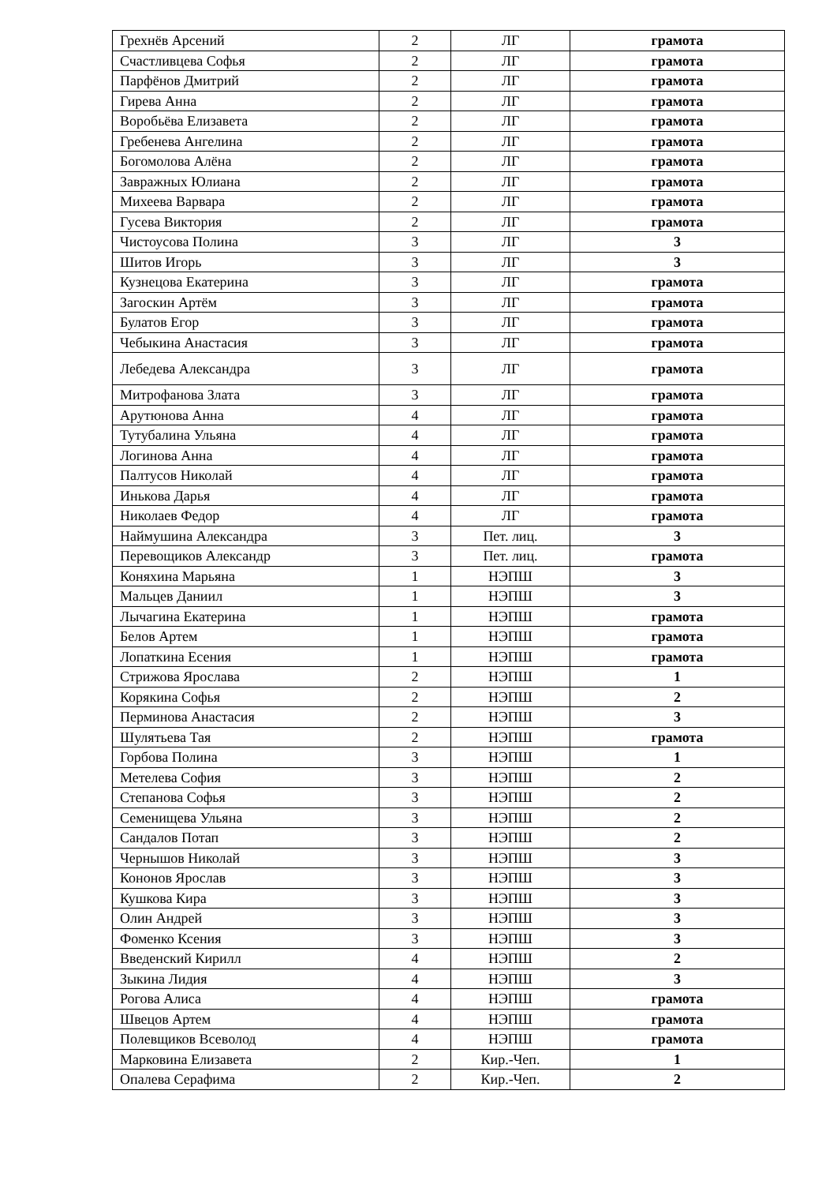| Грехнёв Арсений | 2 | ЛГ | грамота |
| Счастливцева Софья | 2 | ЛГ | грамота |
| Парфёнов Дмитрий | 2 | ЛГ | грамота |
| Гирева Анна | 2 | ЛГ | грамота |
| Воробьёва Елизавета | 2 | ЛГ | грамота |
| Гребенева Ангелина | 2 | ЛГ | грамота |
| Богомолова Алёна | 2 | ЛГ | грамота |
| Завражных Юлиана | 2 | ЛГ | грамота |
| Михеева Варвара | 2 | ЛГ | грамота |
| Гусева Виктория | 2 | ЛГ | грамота |
| Чистоусова Полина | 3 | ЛГ | 3 |
| Шитов Игорь | 3 | ЛГ | 3 |
| Кузнецова Екатерина | 3 | ЛГ | грамота |
| Загоскин Артём | 3 | ЛГ | грамота |
| Булатов Егор | 3 | ЛГ | грамота |
| Чебыкина Анастасия | 3 | ЛГ | грамота |
| Лебедева Александра | 3 | ЛГ | грамота |
| Митрофанова Злата | 3 | ЛГ | грамота |
| Арутюнова Анна | 4 | ЛГ | грамота |
| Тутубалина Ульяна | 4 | ЛГ | грамота |
| Логинова Анна | 4 | ЛГ | грамота |
| Палтусов Николай | 4 | ЛГ | грамота |
| Инькова Дарья | 4 | ЛГ | грамота |
| Николаев Федор | 4 | ЛГ | грамота |
| Наймушина Александра | 3 | Пет. лиц. | 3 |
| Перевощиков Александр | 3 | Пет. лиц. | грамота |
| Коняхина Марьяна | 1 | НЭПШ | 3 |
| Мальцев Даниил | 1 | НЭПШ | 3 |
| Лычагина Екатерина | 1 | НЭПШ | грамота |
| Белов Артем | 1 | НЭПШ | грамота |
| Лопаткина Есения | 1 | НЭПШ | грамота |
| Стрижова Ярослава | 2 | НЭПШ | 1 |
| Корякина Софья | 2 | НЭПШ | 2 |
| Перминова Анастасия | 2 | НЭПШ | 3 |
| Шулятьева Тая | 2 | НЭПШ | грамота |
| Горбова Полина | 3 | НЭПШ | 1 |
| Метелева София | 3 | НЭПШ | 2 |
| Степанова Софья | 3 | НЭПШ | 2 |
| Семенищева Ульяна | 3 | НЭПШ | 2 |
| Сандалов Потап | 3 | НЭПШ | 2 |
| Чернышов Николай | 3 | НЭПШ | 3 |
| Кононов Ярослав | 3 | НЭПШ | 3 |
| Кушкова Кира | 3 | НЭПШ | 3 |
| Олин Андрей | 3 | НЭПШ | 3 |
| Фоменко Ксения | 3 | НЭПШ | 3 |
| Введенский Кирилл | 4 | НЭПШ | 2 |
| Зыкина Лидия | 4 | НЭПШ | 3 |
| Рогова Алиса | 4 | НЭПШ | грамота |
| Швецов Артем | 4 | НЭПШ | грамота |
| Полевщиков Всеволод | 4 | НЭПШ | грамота |
| Марковина Елизавета | 2 | Кир.-Чеп. | 1 |
| Опалева Серафима | 2 | Кир.-Чеп. | 2 |